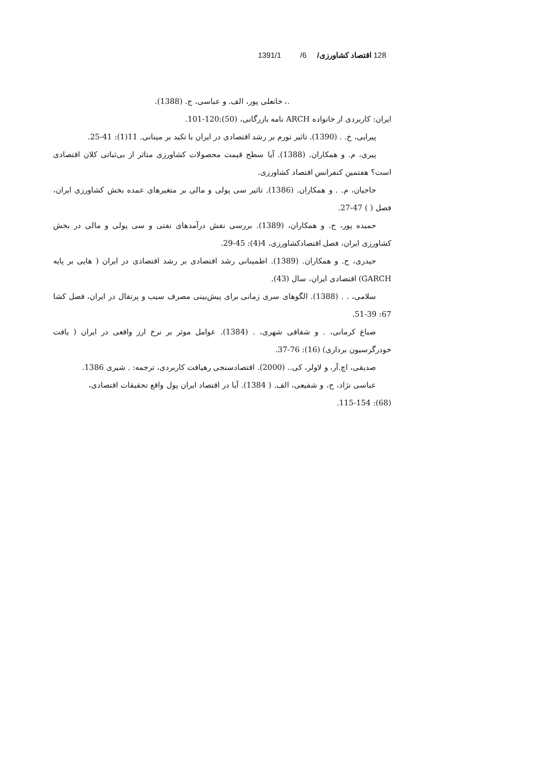128 اقتصاد کشاورزی/ 6/ 1391/1
.، خانعلی پور، الف. و عباسی، ج. (1388).
ایران: کاربردی از خانواده ARCH نامه بازرگانی، (50):120-101.
پیرایی، خ. . (1390). تاثیر تورم بر رشد اقتصادی در ایران با تکید بر مینانی. 11(1): 41-25.
پیری، م. و همکاران. (1388). آیا سطح قیمت محصولات کشاورزی متاثر از بی‌ثباتی کلان اقتصادی است؟ هفتمین کنفرانس اقتصاد کشاورزی.
حاجیان، م. . و همکاران. (1386). تاثیر سی پولی و مالی بر متغیرهای عمده بخش کشاورزی ایران، فصل ( ) 47-27.
حمیده پور، ح. و همکاران، (1389). بررسی نقش درآمدهای نفتی و سی پولی و مالی در بخش کشاورزی ایران، فصل اقتصادکشاورزی، 4(4): 45-29.
حیدری، ح. و همکاران. (1389). اطمینانی رشد اقتصادی بر رشد اقتصادی در ایران ( هایی بر پایه GARCH) اقتصادی ایران، سال (43).
سلامی، . . (1388). الگوهای سری زمانی برای پیش‌بینی مصرف سیب و پرتقال در ایران، فصل کشا 67: 39-51.
صباغ کرمانی، . و شقاقی شهری، . (1384). عوامل موثر بر نرخ ارز واقعی در ایران ( یافت خودرگرسیون برداری) (16): 76-37.
صدیقی، اچ.آر، و لاولر، کی.. (2000). اقتصادسنجی رهیافت کاربردی، ترجمه: . شیری 1386.
عباسی نژاد، ح، و شفیعی، الف. ( 1384). آیا در اقتصاد ایران پول واقع تحقیقات اقتصادی، (68): 154-115.